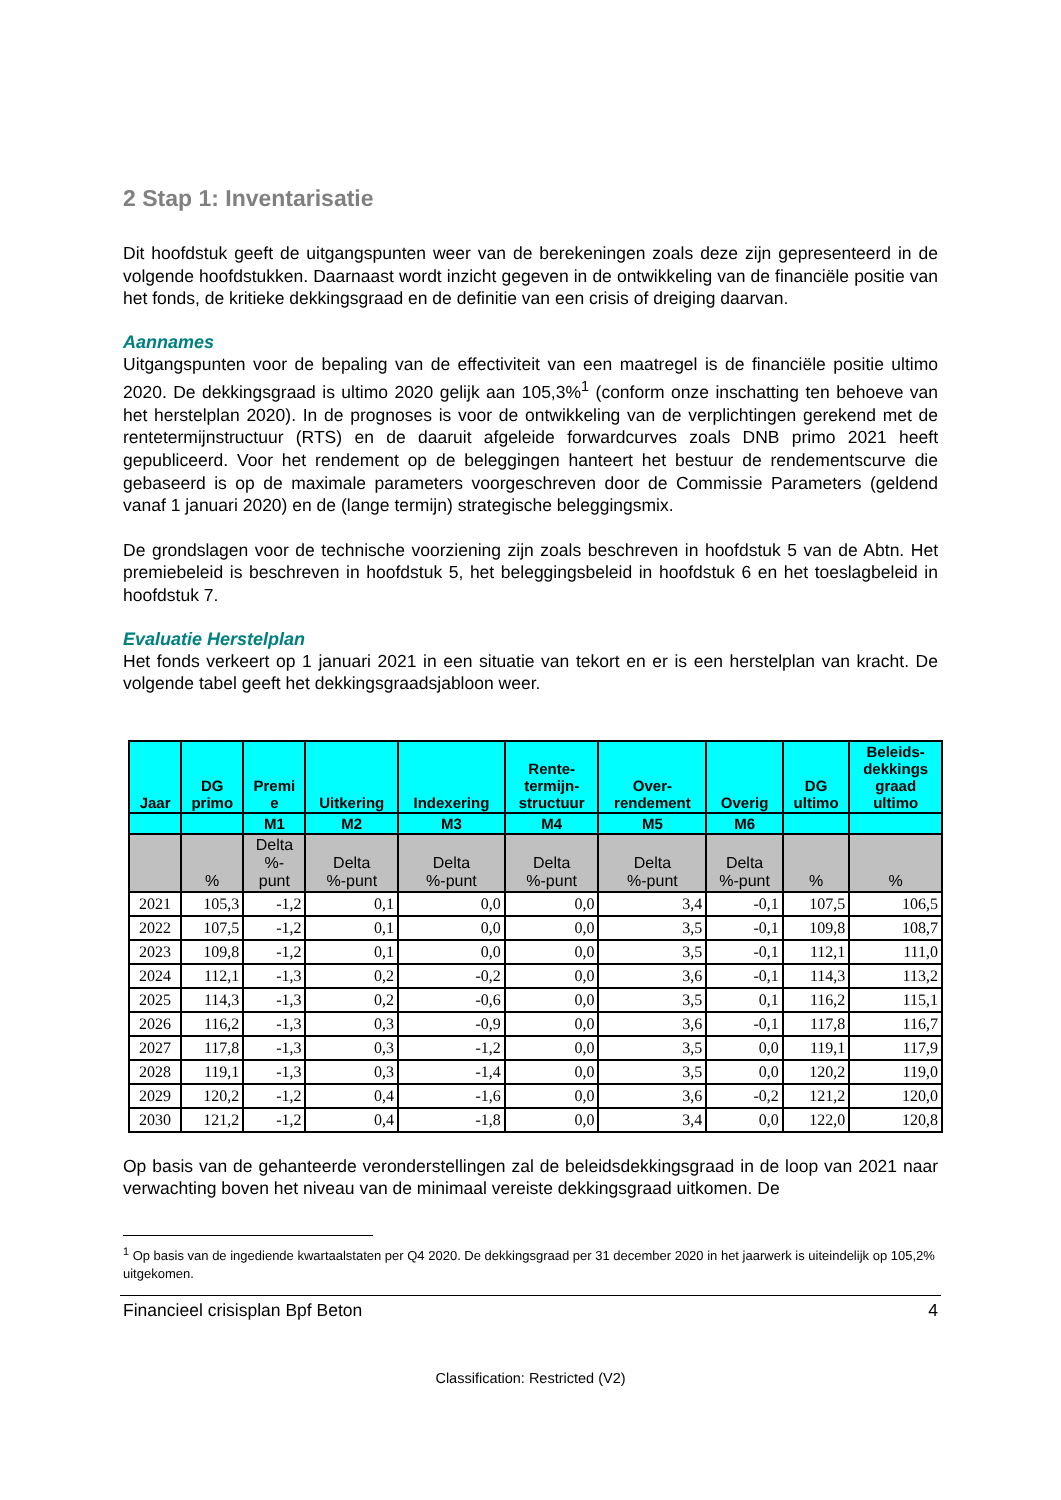2 Stap 1: Inventarisatie
Dit hoofdstuk geeft de uitgangspunten weer van de berekeningen zoals deze zijn gepresenteerd in de volgende hoofdstukken. Daarnaast wordt inzicht gegeven in de ontwikkeling van de financiële positie van het fonds, de kritieke dekkingsgraad en de definitie van een crisis of dreiging daarvan.
Aannames
Uitgangspunten voor de bepaling van de effectiviteit van een maatregel is de financiële positie ultimo 2020. De dekkingsgraad is ultimo 2020 gelijk aan 105,3%<sup>1</sup> (conform onze inschatting ten behoeve van het herstelplan 2020). In de prognoses is voor de ontwikkeling van de verplichtingen gerekend met de rentetermijnstructuur (RTS) en de daaruit afgeleide forwardcurves zoals DNB primo 2021 heeft gepubliceerd. Voor het rendement op de beleggingen hanteert het bestuur de rendementscurve die gebaseerd is op de maximale parameters voorgeschreven door de Commissie Parameters (geldend vanaf 1 januari 2020) en de (lange termijn) strategische beleggingsmix.
De grondslagen voor de technische voorziening zijn zoals beschreven in hoofdstuk 5 van de Abtn. Het premiebeleid is beschreven in hoofdstuk 5, het beleggingsbeleid in hoofdstuk 6 en het toeslagbeleid in hoofdstuk 7.
Evaluatie Herstelplan
Het fonds verkeert op 1 januari 2021 in een situatie van tekort en er is een herstelplan van kracht. De volgende tabel geeft het dekkingsgraadsjabloon weer.
| Jaar | DG primo | Premi e | Uitkering | Indexering | Rente- termijn- structuur | Over- rendement | Overig | DG ultimo | Beleids- dekkings graad ultimo |
| --- | --- | --- | --- | --- | --- | --- | --- | --- | --- |
| | | M1 | M2 | M3 | M4 | M5 | M6 | | |
| | % | Delta %- punt | Delta %-punt | Delta %-punt | Delta %-punt | Delta %-punt | Delta %-punt | % | % |
| 2021 | 105,3 | -1,2 | 0,1 | 0,0 | 0,0 | 3,4 | -0,1 | 107,5 | 106,5 |
| 2022 | 107,5 | -1,2 | 0,1 | 0,0 | 0,0 | 3,5 | -0,1 | 109,8 | 108,7 |
| 2023 | 109,8 | -1,2 | 0,1 | 0,0 | 0,0 | 3,5 | -0,1 | 112,1 | 111,0 |
| 2024 | 112,1 | -1,3 | 0,2 | -0,2 | 0,0 | 3,6 | -0,1 | 114,3 | 113,2 |
| 2025 | 114,3 | -1,3 | 0,2 | -0,6 | 0,0 | 3,5 | 0,1 | 116,2 | 115,1 |
| 2026 | 116,2 | -1,3 | 0,3 | -0,9 | 0,0 | 3,6 | -0,1 | 117,8 | 116,7 |
| 2027 | 117,8 | -1,3 | 0,3 | -1,2 | 0,0 | 3,5 | 0,0 | 119,1 | 117,9 |
| 2028 | 119,1 | -1,3 | 0,3 | -1,4 | 0,0 | 3,5 | 0,0 | 120,2 | 119,0 |
| 2029 | 120,2 | -1,2 | 0,4 | -1,6 | 0,0 | 3,6 | -0,2 | 121,2 | 120,0 |
| 2030 | 121,2 | -1,2 | 0,4 | -1,8 | 0,0 | 3,4 | 0,0 | 122,0 | 120,8 |
Op basis van de gehanteerde veronderstellingen zal de beleidsdekkingsgraad in de loop van 2021 naar verwachting boven het niveau van de minimaal vereiste dekkingsgraad uitkomen. De
<sup>1</sup> Op basis van de ingediende kwartaalstaten per Q4 2020. De dekkingsgraad per 31 december 2020 in het jaarwerk is uiteindelijk op 105,2% uitgekomen.
Financieel crisisplan Bpf Beton 4
Classification: Restricted (V2)